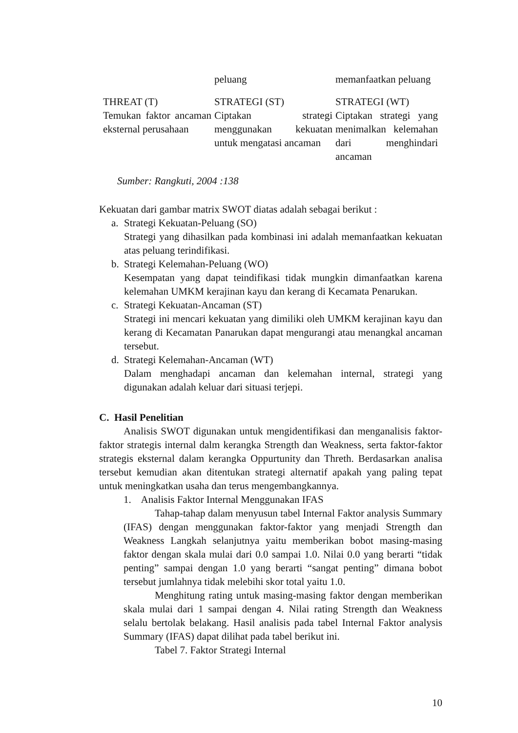| | peluang | memanfaatkan peluang |
| THREAT (T) Temukan faktor ancaman eksternal perusahaan | STRATEGI (ST) Ciptakan strategi menggunakan kekuatan untuk mengatasi ancaman | STRATEGI (WT) Ciptakan strategi yang menimalkan kelemahan dari menghindari ancaman |
Sumber: Rangkuti, 2004 :138
Kekuatan dari gambar matrix SWOT diatas adalah sebagai berikut :
a. Strategi Kekuatan-Peluang (SO)
Strategi yang dihasilkan pada kombinasi ini adalah memanfaatkan kekuatan atas peluang terindifikasi.
b. Strategi Kelemahan-Peluang (WO)
Kesempatan yang dapat teindifikasi tidak mungkin dimanfaatkan karena kelemahan UMKM kerajinan kayu dan kerang di Kecamata Penarukan.
c. Strategi Kekuatan-Ancaman (ST)
Strategi ini mencari kekuatan yang dimiliki oleh UMKM kerajinan kayu dan kerang di Kecamatan Panarukan dapat mengurangi atau menangkal ancaman tersebut.
d. Strategi Kelemahan-Ancaman (WT)
Dalam menghadapi ancaman dan kelemahan internal, strategi yang digunakan adalah keluar dari situasi terjepi.
C. Hasil Penelitian
Analisis SWOT digunakan untuk mengidentifikasi dan menganalisis faktor-faktor strategis internal dalm kerangka Strength dan Weakness, serta faktor-faktor strategis eksternal dalam kerangka Oppurtunity dan Threth. Berdasarkan analisa tersebut kemudian akan ditentukan strategi alternatif apakah yang paling tepat untuk meningkatkan usaha dan terus mengembangkannya.
1. Analisis Faktor Internal Menggunakan IFAS
Tahap-tahap dalam menyusun tabel Internal Faktor analysis Summary (IFAS) dengan menggunakan faktor-faktor yang menjadi Strength dan Weakness Langkah selanjutnya yaitu memberikan bobot masing-masing faktor dengan skala mulai dari 0.0 sampai 1.0. Nilai 0.0 yang berarti “tidak penting” sampai dengan 1.0 yang berarti “sangat penting” dimana bobot tersebut jumlahnya tidak melebihi skor total yaitu 1.0.
Menghitung rating untuk masing-masing faktor dengan memberikan skala mulai dari 1 sampai dengan 4. Nilai rating Strength dan Weakness selalu bertolak belakang. Hasil analisis pada tabel Internal Faktor analysis Summary (IFAS) dapat dilihat pada tabel berikut ini.
Tabel 7. Faktor Strategi Internal
10